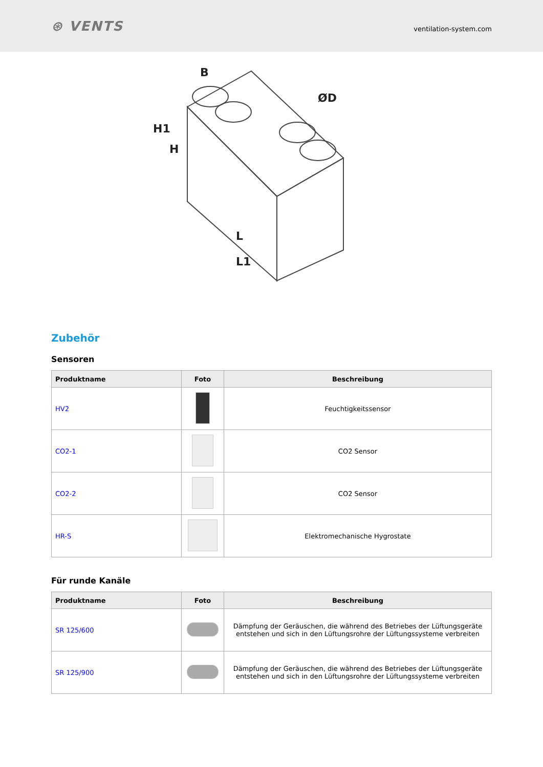⊛ VENTS
ventilation-system.com
H1
H
B
ØD
L
L1
Zubehör
Sensoren
| Produktname | Foto | Beschreibung |
| --- | --- | --- |
| HV2 | | Feuchtigkeitssensor |
| CO2-1 | | CO2 Sensor |
| CO2-2 | | CO2 Sensor |
| HR-S | | Elektromechanische Hygrostate |
Für runde Kanäle
| Produktname | Foto | Beschreibung |
| --- | --- | --- |
| SR 125/600 | | Dämpfung der Geräuschen, die während des Betriebes der Lüftungsgeräte entstehen und sich in den Lüftungsrohre der Lüftungssysteme verbreiten |
| SR 125/900 | | Dämpfung der Geräuschen, die während des Betriebes der Lüftungsgeräte entstehen und sich in den Lüftungsrohre der Lüftungssysteme verbreiten |